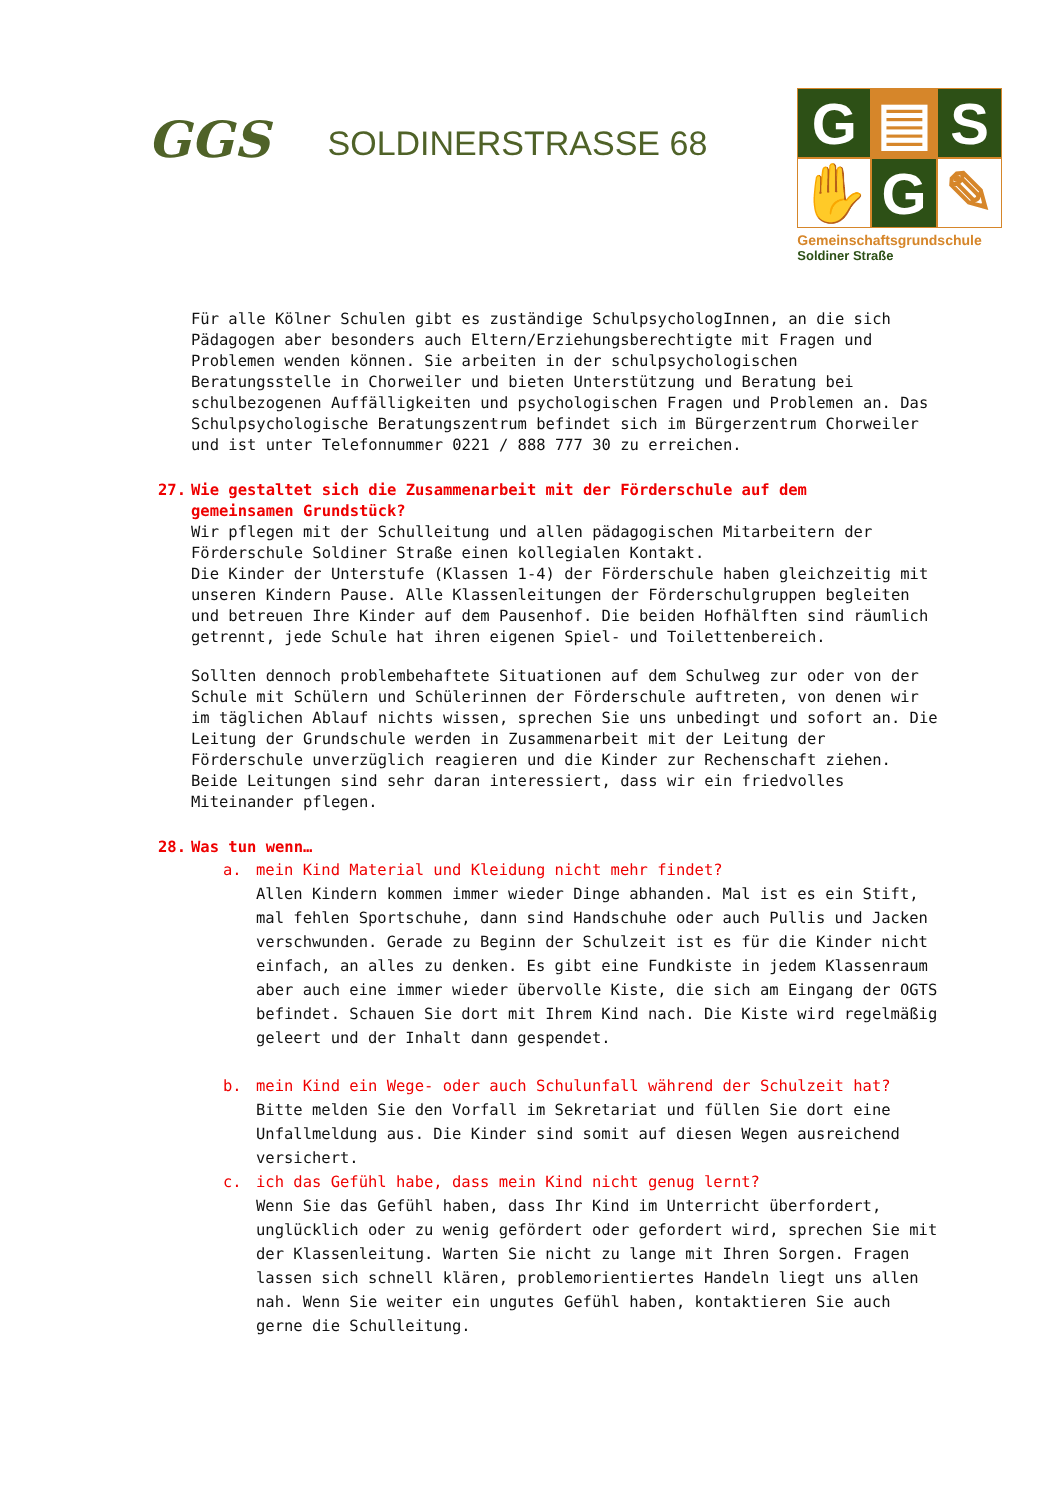GGS
SOLDINERSTRASSE 68
G
▤
S
✋
G
✎
Gemeinschaftsgrundschule
Soldiner Straße
Für alle Kölner Schulen gibt es zuständige SchulpsychologInnen, an die sich Pädagogen aber besonders auch Eltern/Erziehungsberechtigte mit Fragen und Problemen wenden können. Sie arbeiten in der schulpsychologischen Beratungsstelle in Chorweiler und bieten Unterstützung und Beratung bei schulbezogenen Auffälligkeiten und psychologischen Fragen und Problemen an. Das Schulpsychologische Beratungszentrum befindet sich im Bürgerzentrum Chorweiler und ist unter Telefonnummer 0221 / 888 777 30 zu erreichen.
27. Wie gestaltet sich die Zusammenarbeit mit der Förderschule auf dem
gemeinsamen Grundstück?
Wir pflegen mit der Schulleitung und allen pädagogischen Mitarbeitern der Förderschule Soldiner Straße einen kollegialen Kontakt.
Die Kinder der Unterstufe (Klassen 1-4) der Förderschule haben gleichzeitig mit unseren Kindern Pause. Alle Klassenleitungen der Förderschulgruppen begleiten und betreuen Ihre Kinder auf dem Pausenhof. Die beiden Hofhälften sind räumlich getrennt, jede Schule hat ihren eigenen Spiel- und Toilettenbereich.
Sollten dennoch problembehaftete Situationen auf dem Schulweg zur oder von der Schule mit Schülern und Schülerinnen der Förderschule auftreten, von denen wir im täglichen Ablauf nichts wissen, sprechen Sie uns unbedingt und sofort an. Die Leitung der Grundschule werden in Zusammenarbeit mit der Leitung der Förderschule unverzüglich reagieren und die Kinder zur Rechenschaft ziehen. Beide Leitungen sind sehr daran interessiert, dass wir ein friedvolles Miteinander pflegen.
28. Was tun wenn…
a. mein Kind Material und Kleidung nicht mehr findet?
Allen Kindern kommen immer wieder Dinge abhanden. Mal ist es ein Stift, mal fehlen Sportschuhe, dann sind Handschuhe oder auch Pullis und Jacken verschwunden. Gerade zu Beginn der Schulzeit ist es für die Kinder nicht einfach, an alles zu denken. Es gibt eine Fundkiste in jedem Klassenraum aber auch eine immer wieder übervolle Kiste, die sich am Eingang der OGTS befindet. Schauen Sie dort mit Ihrem Kind nach. Die Kiste wird regelmäßig geleert und der Inhalt dann gespendet.
b. mein Kind ein Wege- oder auch Schulunfall während der Schulzeit hat?
Bitte melden Sie den Vorfall im Sekretariat und füllen Sie dort eine Unfallmeldung aus. Die Kinder sind somit auf diesen Wegen ausreichend versichert.
c. ich das Gefühl habe, dass mein Kind nicht genug lernt?
Wenn Sie das Gefühl haben, dass Ihr Kind im Unterricht überfordert, unglücklich oder zu wenig gefördert oder gefordert wird, sprechen Sie mit der Klassenleitung. Warten Sie nicht zu lange mit Ihren Sorgen. Fragen lassen sich schnell klären, problemorientiertes Handeln liegt uns allen nah. Wenn Sie weiter ein ungutes Gefühl haben, kontaktieren Sie auch gerne die Schulleitung.